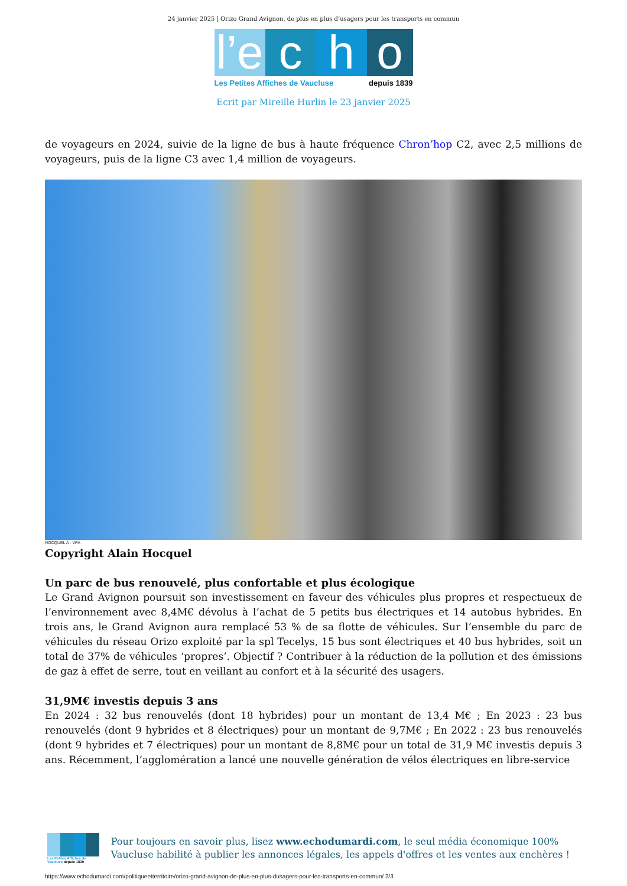24 janvier 2025 | Orizo Grand Avignon, de plus en plus d’usagers pour les transports en commun
l’e
c
h
o
Les Petites Affiches de Vaucluse depuis 1839
Ecrit par Mireille Hurlin le 23 janvier 2025
de voyageurs en 2024, suivie de la ligne de bus à haute fréquence Chron’hop C2, avec 2,5 millions de voyageurs, puis de la ligne C3 avec 1,4 million de voyageurs.
HOCQUEL A - VPA
Copyright Alain Hocquel
Un parc de bus renouvelé, plus confortable et plus écologique
Le Grand Avignon poursuit son investissement en faveur des véhicules plus propres et respectueux de l’environnement avec 8,4M€ dévolus à l’achat de 5 petits bus électriques et 14 autobus hybrides. En trois ans, le Grand Avignon aura remplacé 53 % de sa flotte de véhicules. Sur l’ensemble du parc de véhicules du réseau Orizo exploité par la spl Tecelys, 15 bus sont électriques et 40 bus hybrides, soit un total de 37% de véhicules ‘propres’. Objectif ? Contribuer à la réduction de la pollution et des émissions de gaz à effet de serre, tout en veillant au confort et à la sécurité des usagers.
31,9M€ investis depuis 3 ans
En 2024 : 32 bus renouvelés (dont 18 hybrides) pour un montant de 13,4 M€ ; En 2023 : 23 bus renouvelés (dont 9 hybrides et 8 électriques) pour un montant de 9,7M€ ; En 2022 : 23 bus renouvelés (dont 9 hybrides et 7 électriques) pour un montant de 8,8M€ pour un total de 31,9 M€ investis depuis 3 ans. Récemment, l’agglomération a lancé une nouvelle génération de vélos électriques en libre-service
Les Petites Affiches de Vaucluse depuis 1839
Pour toujours en savoir plus, lisez www.echodumardi.com, le seul média économique 100% Vaucluse habilité à publier les annonces légales, les appels d'offres et les ventes aux enchères !
https://www.echodumardi.com/politiqueetterritoire/orizo-grand-avignon-de-plus-en-plus-dusagers-pour-les-transports-en-commun/ 2/3